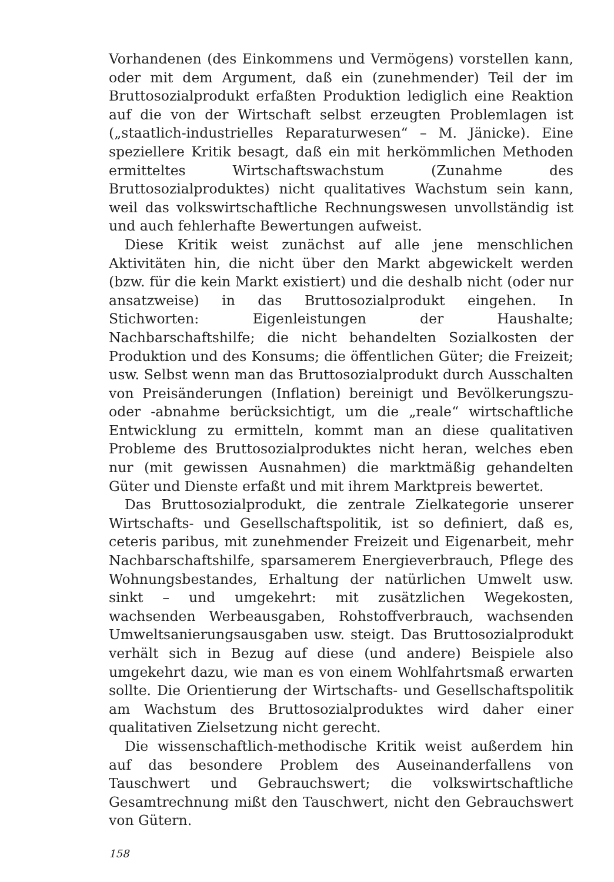Vorhandenen (des Einkommens und Vermögens) vorstellen kann, oder mit dem Argument, daß ein (zunehmender) Teil der im Bruttosozialprodukt erfaßten Produktion lediglich eine Reaktion auf die von der Wirtschaft selbst erzeugten Problemlagen ist („staatlich-industrielles Reparaturwesen“ – M. Jänicke). Eine speziellere Kritik besagt, daß ein mit herkömmlichen Methoden ermitteltes Wirtschaftswachstum (Zunahme des Bruttosozialproduktes) nicht qualitatives Wachstum sein kann, weil das volkswirtschaftliche Rechnungswesen unvollständig ist und auch fehlerhafte Bewertungen aufweist.
Diese Kritik weist zunächst auf alle jene menschlichen Aktivitäten hin, die nicht über den Markt abgewickelt werden (bzw. für die kein Markt existiert) und die deshalb nicht (oder nur ansatzweise) in das Bruttosozialprodukt eingehen. In Stichworten: Eigenleistungen der Haushalte; Nachbarschaftshilfe; die nicht behandelten Sozialkosten der Produktion und des Konsums; die öffentlichen Güter; die Freizeit; usw. Selbst wenn man das Bruttosozialprodukt durch Ausschalten von Preisänderungen (Inflation) bereinigt und Bevölkerungszu- oder -abnahme berücksichtigt, um die „reale“ wirtschaftliche Entwicklung zu ermitteln, kommt man an diese qualitativen Probleme des Bruttosozialproduktes nicht heran, welches eben nur (mit gewissen Ausnahmen) die marktmäßig gehandelten Güter und Dienste erfaßt und mit ihrem Marktpreis bewertet.
Das Bruttosozialprodukt, die zentrale Zielkategorie unserer Wirtschafts- und Gesellschaftspolitik, ist so definiert, daß es, ceteris paribus, mit zunehmender Freizeit und Eigenarbeit, mehr Nachbarschaftshilfe, sparsamerem Energieverbrauch, Pflege des Wohnungsbestandes, Erhaltung der natürlichen Umwelt usw. sinkt – und umgekehrt: mit zusätzlichen Wegekosten, wachsenden Werbeausgaben, Rohstoffverbrauch, wachsenden Umweltsanierungsausgaben usw. steigt. Das Bruttosozialprodukt verhält sich in Bezug auf diese (und andere) Beispiele also umgekehrt dazu, wie man es von einem Wohlfahrtsmaß erwarten sollte. Die Orientierung der Wirtschafts- und Gesellschaftspolitik am Wachstum des Bruttosozialproduktes wird daher einer qualitativen Zielsetzung nicht gerecht.
Die wissenschaftlich-methodische Kritik weist außerdem hin auf das besondere Problem des Auseinanderfallens von Tauschwert und Gebrauchswert; die volkswirtschaftliche Gesamtrechnung mißt den Tauschwert, nicht den Gebrauchswert von Gütern.
158